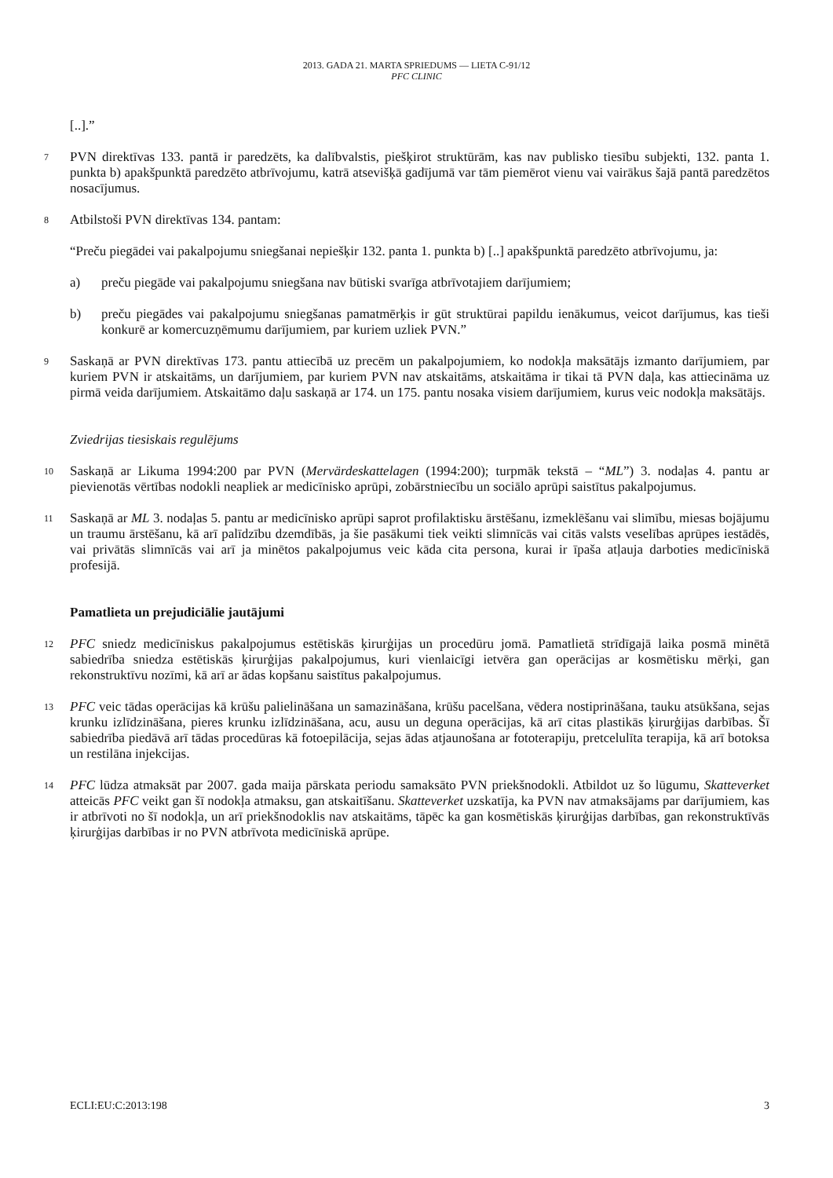2013. GADA 21. MARTA SPRIEDUMS — LIETA C-91/12
PFC CLINIC
[..].”
7
PVN direktīvas 133. pantā ir paredzēts, ka dalībvalstis, piešķirot struktūrām, kas nav publisko tiesību subjekti, 132. panta 1. punkta b) apakšpunktā paredzēto atbrīvojumu, katrā atsevišķā gadījumā var tām piemērot vienu vai vairākus šajā pantā paredzētos nosacījumus.
8
Atbilstoši PVN direktīvas 134. pantam:
“Preču piegādei vai pakalpojumu sniegšanai nepiešķir 132. panta 1. punkta b) [..] apakšpunktā paredzēto atbrīvojumu, ja:
a) preču piegāde vai pakalpojumu sniegšana nav būtiski svarīga atbrīvotajiem darījumiem;
b) preču piegādes vai pakalpojumu sniegšanas pamatmērķis ir gūt struktūrai papildu ienākumus, veicot darījumus, kas tieši konkurē ar komercuzņēmumu darījumiem, par kuriem uzliek PVN.”
9
Saskaņā ar PVN direktīvas 173. pantu attiecībā uz precēm un pakalpojumiem, ko nodokļa maksātājs izmanto darījumiem, par kuriem PVN ir atskaitāms, un darījumiem, par kuriem PVN nav atskaitāms, atskaitāma ir tikai tā PVN daļa, kas attiecināma uz pirmā veida darījumiem. Atskaitāmo daļu saskaņā ar 174. un 175. pantu nosaka visiem darījumiem, kurus veic nodokļa maksātājs.
Zviedrijas tiesiskais regulējums
10
Saskaņā ar Likuma 1994:200 par PVN (Mervärdeskattelagen (1994:200); turpmāk tekstā – “ML”) 3. nodaļas 4. pantu ar pievienotās vērtības nodokli neapliek ar medicīnisko aprūpi, zobārstniecību un sociālo aprūpi saistītus pakalpojumus.
11
Saskaņā ar ML 3. nodaļas 5. pantu ar medicīnisko aprūpi saprot profilaktisku ārstēšanu, izmeklēšanu vai slimību, miesas bojājumu un traumu ārstēšanu, kā arī palīdzību dzemdībās, ja šie pasākumi tiek veikti slimnīcās vai citās valsts veselības aprūpes iestādēs, vai privātās slimnīcās vai arī ja minētos pakalpojumus veic kāda cita persona, kurai ir īpaša atļauja darboties medicīniskā profesijā.
Pamatlieta un prejudiciālie jautājumi
12
PFC sniedz medicīniskus pakalpojumus estētiskās ķirurģijas un procedūru jomā. Pamatlietā strīdīgajā laika posmā minētā sabiedrība sniedza estētiskās ķirurģijas pakalpojumus, kuri vienlaicīgi ietvēra gan operācijas ar kosmētisku mērķi, gan rekonstruktīvu nozīmi, kā arī ar ādas kopšanu saistītus pakalpojumus.
13
PFC veic tādas operācijas kā krūšu palielināšana un samazināšana, krūšu pacelšana, vēdera nostiprināšana, tauku atsūkšana, sejas krunku izlīdzināšana, pieres krunku izlīdzināšana, acu, ausu un deguna operācijas, kā arī citas plastikās ķirurģijas darbības. Šī sabiedrība piedāvā arī tādas procedūras kā fotoepilācija, sejas ādas atjaunošana ar fototerapiju, pretcelulīta terapija, kā arī botoksa un restilāna injekcijas.
14
PFC lūdza atmaksāt par 2007. gada maija pārskata periodu samaksāto PVN priekšnodokli. Atbildot uz šo lūgumu, Skatteverket atteicās PFC veikt gan šī nodokļa atmaksu, gan atskaitīšanu. Skatteverket uzskatīja, ka PVN nav atmaksājams par darījumiem, kas ir atbrīvoti no šī nodokļa, un arī priekšnodoklis nav atskaitāms, tāpēc ka gan kosmētiskās ķirurģijas darbības, gan rekonstruktīvās ķirurģijas darbības ir no PVN atbrīvota medicīniskā aprūpe.
ECLI:EU:C:2013:198 3